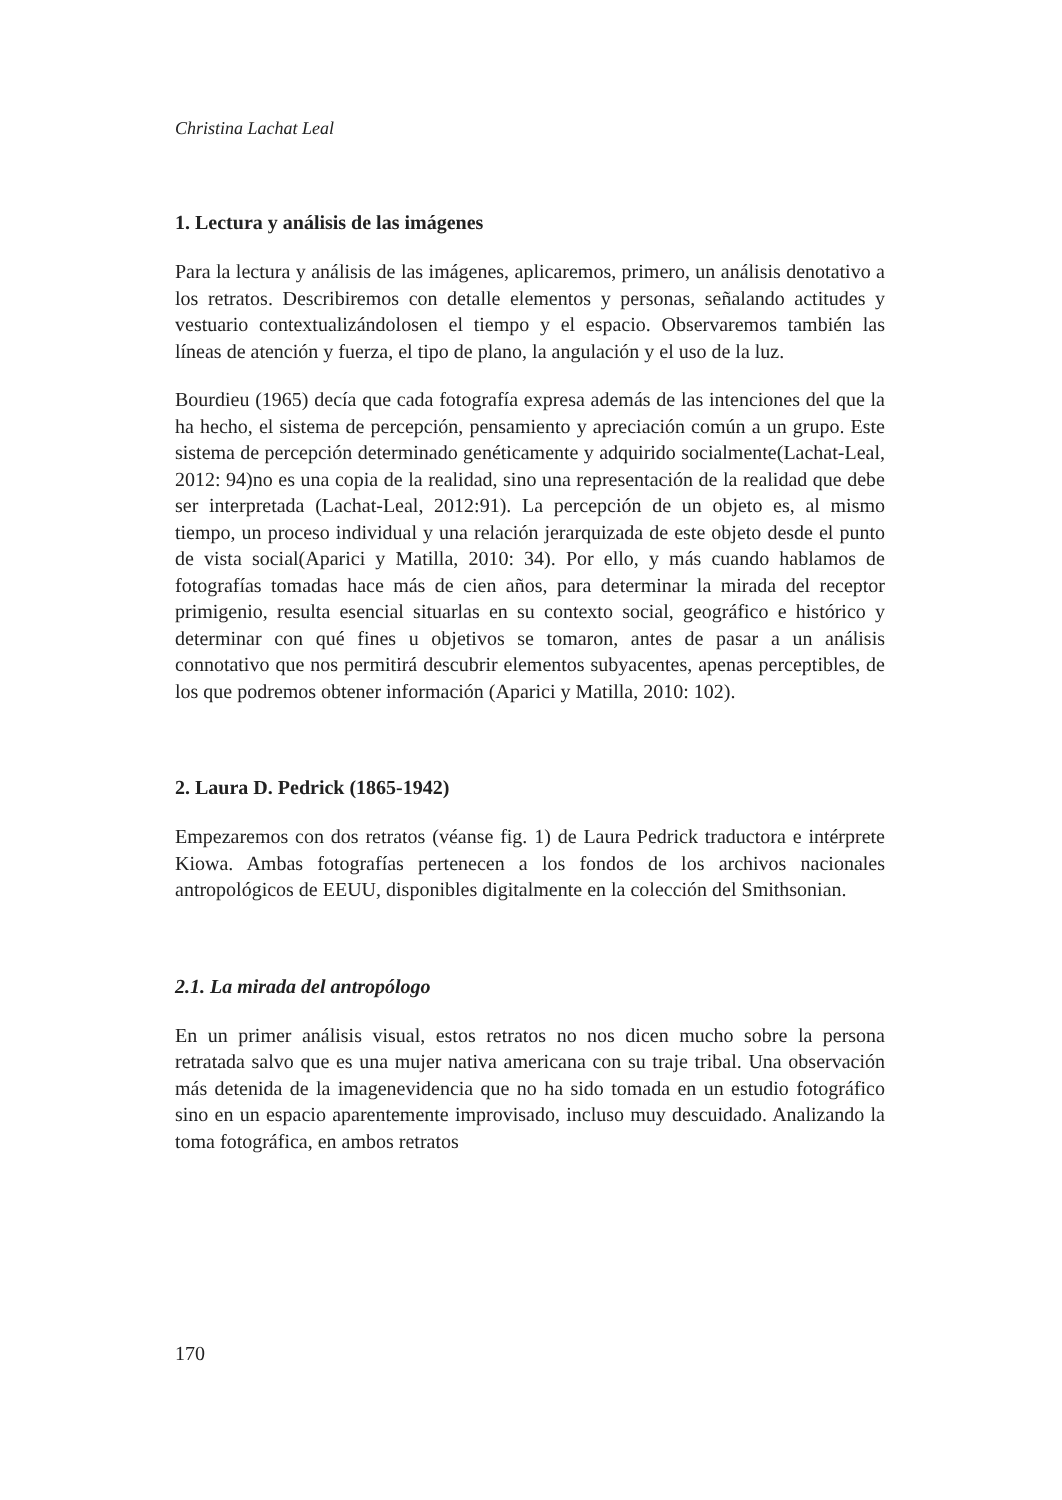Christina Lachat Leal
1. Lectura y análisis de las imágenes
Para la lectura y análisis de las imágenes, aplicaremos, primero, un análisis denotativo a los retratos. Describiremos con detalle elementos y personas, señalando actitudes y vestuario contextualizándolosen el tiempo y el espacio. Observaremos también las líneas de atención y fuerza, el tipo de plano, la angulación y el uso de la luz.
Bourdieu (1965) decía que cada fotografía expresa además de las intenciones del que la ha hecho, el sistema de percepción, pensamiento y apreciación común a un grupo. Este sistema de percepción determinado genéticamente y adquirido socialmente(Lachat-Leal, 2012: 94)no es una copia de la realidad, sino una representación de la realidad que debe ser interpretada (Lachat-Leal, 2012:91). La percepción de un objeto es, al mismo tiempo, un proceso individual y una relación jerarquizada de este objeto desde el punto de vista social(Aparici y Matilla, 2010: 34). Por ello, y más cuando hablamos de fotografías tomadas hace más de cien años, para determinar la mirada del receptor primigenio, resulta esencial situarlas en su contexto social, geográfico e histórico y determinar con qué fines u objetivos se tomaron, antes de pasar a un análisis connotativo que nos permitirá descubrir elementos subyacentes, apenas perceptibles, de los que podremos obtener información (Aparici y Matilla, 2010: 102).
2. Laura D. Pedrick (1865-1942)
Empezaremos con dos retratos (véanse fig. 1) de Laura Pedrick traductora e intérprete Kiowa. Ambas fotografías pertenecen a los fondos de los archivos nacionales antropológicos de EEUU, disponibles digitalmente en la colección del Smithsonian.
2.1. La mirada del antropólogo
En un primer análisis visual, estos retratos no nos dicen mucho sobre la persona retratada salvo que es una mujer nativa americana con su traje tribal. Una observación más detenida de la imagenevidencia que no ha sido tomada en un estudio fotográfico sino en un espacio aparentemente improvisado, incluso muy descuidado. Analizando la toma fotográfica, en ambos retratos
170